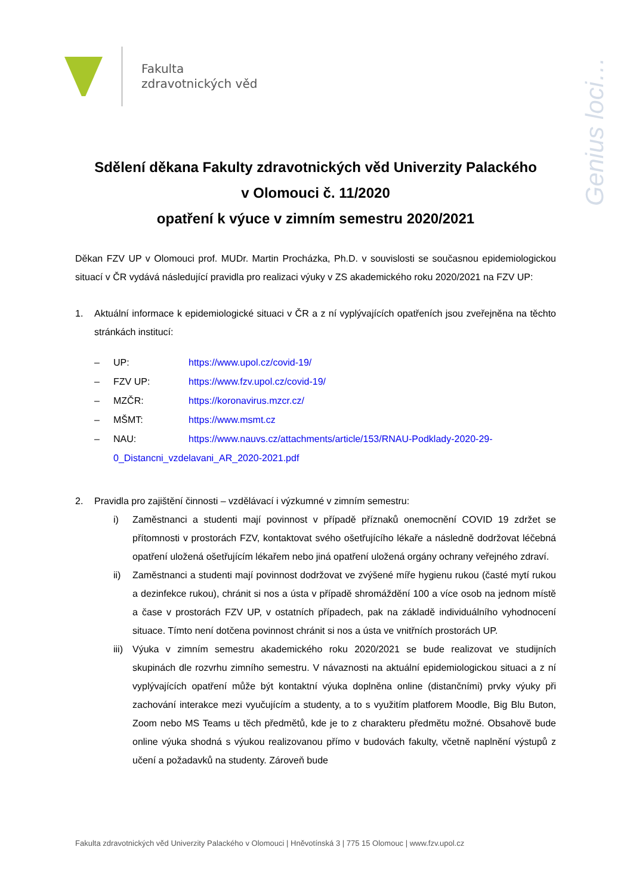Fakulta
zdravotnických věd
Genius loci…
Sdělení děkana Fakulty zdravotnických věd Univerzity Palackého
v Olomouci č. 11/2020
opatření k výuce v zimním semestru 2020/2021
Děkan FZV UP v Olomouci prof. MUDr. Martin Procházka, Ph.D. v souvislosti se současnou epidemiologickou situací v ČR vydává následující pravidla pro realizaci výuky v ZS akademického roku 2020/2021 na FZV UP:
1. Aktuální informace k epidemiologické situaci v ČR a z ní vyplývajících opatřeních jsou zveřejněna na těchto stránkách institucí:
– UP: https://www.upol.cz/covid-19/
– FZV UP: https://www.fzv.upol.cz/covid-19/
– MZČR: https://koronavirus.mzcr.cz/
– MŠMT: https://www.msmt.cz
– NAU: https://www.nauvs.cz/attachments/article/153/RNAU-Podklady-2020-29-
0_Distancni_vzdelavani_AR_2020-2021.pdf
2. Pravidla pro zajištění činnosti – vzdělávací i výzkumné v zimním semestru:
i) Zaměstnanci a studenti mají povinnost v případě příznaků onemocnění COVID 19 zdržet se přítomnosti v prostorách FZV, kontaktovat svého ošetřujícího lékaře a následně dodržovat léčebná opatření uložená ošetřujícím lékařem nebo jiná opatření uložená orgány ochrany veřejného zdraví.
ii) Zaměstnanci a studenti mají povinnost dodržovat ve zvýšené míře hygienu rukou (časté mytí rukou a dezinfekce rukou), chránit si nos a ústa v případě shromáždění 100 a více osob na jednom místě a čase v prostorách FZV UP, v ostatních případech, pak na základě individuálního vyhodnocení situace. Tímto není dotčena povinnost chránit si nos a ústa ve vnitřních prostorách UP.
iii)
Výuka v zimním semestru akademického roku 2020/2021 se bude realizovat ve studijních skupinách dle rozvrhu zimního semestru. V návaznosti na aktuální epidemiologickou situaci a z ní vyplývajících opatření může být kontaktní výuka doplněna online (distančními) prvky výuky při zachování interakce mezi vyučujícím a studenty, a to s využitím platforem Moodle, Big Blu Buton, Zoom nebo MS Teams u těch předmětů, kde je to z charakteru předmětu možné. Obsahově bude online výuka shodná s výukou realizovanou přímo v budovách fakulty, včetně naplnění výstupů z učení a požadavků na studenty. Zároveň bude
Fakulta zdravotnických věd Univerzity Palackého v Olomouci | Hněvotínská 3 | 775 15 Olomouc | www.fzv.upol.cz